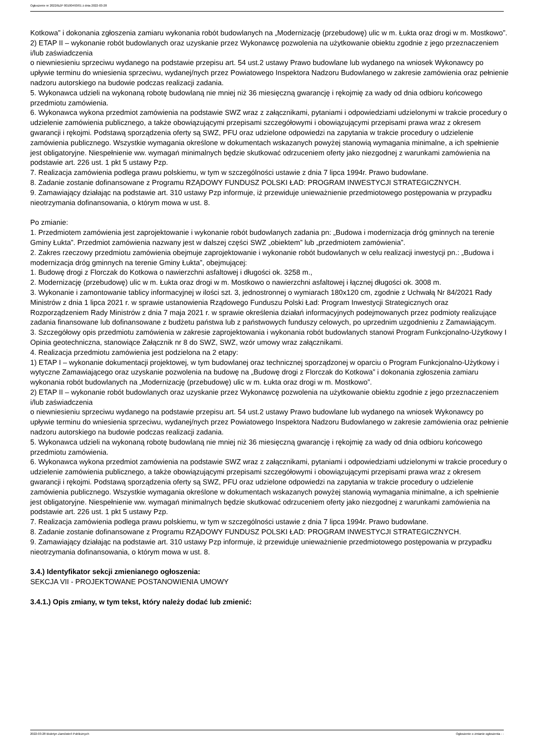Ogłoszenie nr 2022/BZP 00100493/01 z dnia 2022-03-28
Kotkowa” i dokonania zgłoszenia zamiaru wykonania robót budowlanych na „Modernizację (przebudowę) ulic w m. Łukta oraz drogi w m. Mostkowo”.
2) ETAP II – wykonanie robót budowlanych oraz uzyskanie przez Wykonawcę pozwolenia na użytkowanie obiektu zgodnie z jego przeznaczeniem i/lub zaświadczenia
o niewniesieniu sprzeciwu wydanego na podstawie przepisu art. 54 ust.2 ustawy Prawo budowlane lub wydanego na wniosek Wykonawcy po upływie terminu do wniesienia sprzeciwu, wydanej/nych przez Powiatowego Inspektora Nadzoru Budowlanego w zakresie zamówienia oraz pełnienie nadzoru autorskiego na budowie podczas realizacji zadania.
5. Wykonawca udzieli na wykonaną robotę budowlaną nie mniej niż 36 miesięczną gwarancję i rękojmię za wady od dnia odbioru końcowego przedmiotu zamówienia.
6. Wykonawca wykona przedmiot zamówienia na podstawie SWZ wraz z załącznikami, pytaniami i odpowiedziami udzielonymi w trakcie procedury o udzielenie zamówienia publicznego, a także obowiązującymi przepisami szczegółowymi i obowiązującymi przepisami prawa wraz z okresem gwarancji i rękojmi. Podstawą sporządzenia oferty są SWZ, PFU oraz udzielone odpowiedzi na zapytania w trakcie procedury o udzielenie zamówienia publicznego. Wszystkie wymagania określone w dokumentach wskazanych powyżej stanowią wymagania minimalne, a ich spełnienie jest obligatoryjne. Niespełnienie ww. wymagań minimalnych będzie skutkować odrzuceniem oferty jako niezgodnej z warunkami zamówienia na podstawie art. 226 ust. 1 pkt 5 ustawy Pzp.
7. Realizacja zamówienia podlega prawu polskiemu, w tym w szczególności ustawie z dnia 7 lipca 1994r. Prawo budowlane.
8. Zadanie zostanie dofinansowane z Programu RZĄDOWY FUNDUSZ POLSKI ŁAD: PROGRAM INWESTYCJI STRATEGICZNYCH.
9. Zamawiający działając na podstawie art. 310 ustawy Pzp informuje, iż przewiduje unieważnienie przedmiotowego postępowania w przypadku nieotrzymania dofinansowania, o którym mowa w ust. 8.
Po zmianie:
1. Przedmiotem zamówienia jest zaprojektowanie i wykonanie robót budowlanych zadania pn: „Budowa i modernizacja dróg gminnych na terenie Gminy Łukta”. Przedmiot zamówienia nazwany jest w dalszej części SWZ „obiektem” lub „przedmiotem zamówienia”.
2. Zakres rzeczowy przedmiotu zamówienia obejmuje zaprojektowanie i wykonanie robót budowlanych w celu realizacji inwestycji pn.: „Budowa i modernizacja dróg gminnych na terenie Gminy Łukta”, obejmującej:
1. Budowę drogi z Florczak do Kotkowa o nawierzchni asfaltowej i długości ok. 3258 m.,
2. Modernizację (przebudowę) ulic w m. Łukta oraz drogi w m. Mostkowo o nawierzchni asfaltowej i łącznej długości ok. 3008 m.
3. Wykonanie i zamontowanie tablicy informacyjnej w ilości szt. 3, jednostronnej o wymiarach 180x120 cm, zgodnie z Uchwałą Nr 84/2021 Rady Ministrów z dnia 1 lipca 2021 r. w sprawie ustanowienia Rządowego Funduszu Polski Ład: Program Inwestycji Strategicznych oraz Rozporządzeniem Rady Ministrów z dnia 7 maja 2021 r. w sprawie określenia działań informacyjnych podejmowanych przez podmioty realizujące zadania finansowane lub dofinansowane z budżetu państwa lub z państwowych funduszy celowych, po uprzednim uzgodnieniu z Zamawiającym.
3. Szczegółowy opis przedmiotu zamówienia w zakresie zaprojektowania i wykonania robót budowlanych stanowi Program Funkcjonalno-Użytkowy I Opinia geotechniczna, stanowiące Załącznik nr 8 do SWZ, SWZ, wzór umowy wraz załącznikami.
4. Realizacja przedmiotu zamówienia jest podzielona na 2 etapy:
1) ETAP I – wykonanie dokumentacji projektowej, w tym budowlanej oraz technicznej sporządzonej w oparciu o Program Funkcjonalno-Użytkowy i wytyczne Zamawiającego oraz uzyskanie pozwolenia na budowę na „Budowę drogi z Florczak do Kotkowa” i dokonania zgłoszenia zamiaru wykonania robót budowlanych na „Modernizację (przebudowę) ulic w m. Łukta oraz drogi w m. Mostkowo”.
2) ETAP II – wykonanie robót budowlanych oraz uzyskanie przez Wykonawcę pozwolenia na użytkowanie obiektu zgodnie z jego przeznaczeniem i/lub zaświadczenia
o niewniesieniu sprzeciwu wydanego na podstawie przepisu art. 54 ust.2 ustawy Prawo budowlane lub wydanego na wniosek Wykonawcy po upływie terminu do wniesienia sprzeciwu, wydanej/nych przez Powiatowego Inspektora Nadzoru Budowlanego w zakresie zamówienia oraz pełnienie nadzoru autorskiego na budowie podczas realizacji zadania.
5. Wykonawca udzieli na wykonaną robotę budowlaną nie mniej niż 36 miesięczną gwarancję i rękojmię za wady od dnia odbioru końcowego przedmiotu zamówienia.
6. Wykonawca wykona przedmiot zamówienia na podstawie SWZ wraz z załącznikami, pytaniami i odpowiedziami udzielonymi w trakcie procedury o udzielenie zamówienia publicznego, a także obowiązującymi przepisami szczegółowymi i obowiązującymi przepisami prawa wraz z okresem gwarancji i rękojmi. Podstawą sporządzenia oferty są SWZ, PFU oraz udzielone odpowiedzi na zapytania w trakcie procedury o udzielenie zamówienia publicznego. Wszystkie wymagania określone w dokumentach wskazanych powyżej stanowią wymagania minimalne, a ich spełnienie jest obligatoryjne. Niespełnienie ww. wymagań minimalnych będzie skutkować odrzuceniem oferty jako niezgodnej z warunkami zamówienia na podstawie art. 226 ust. 1 pkt 5 ustawy Pzp.
7. Realizacja zamówienia podlega prawu polskiemu, w tym w szczególności ustawie z dnia 7 lipca 1994r. Prawo budowlane.
8. Zadanie zostanie dofinansowane z Programu RZĄDOWY FUNDUSZ POLSKI ŁAD: PROGRAM INWESTYCJI STRATEGICZNYCH.
9. Zamawiający działając na podstawie art. 310 ustawy Pzp informuje, iż przewiduje unieważnienie przedmiotowego postępowania w przypadku nieotrzymania dofinansowania, o którym mowa w ust. 8.
3.4.) Identyfikator sekcji zmienianego ogłoszenia:
SEKCJA VII - PROJEKTOWANE POSTANOWIENIA UMOWY
3.4.1.) Opis zmiany, w tym tekst, który należy dodać lub zmienić:
2022-03-28 Biuletyn Zamówień Publicznych Ogłoszenie o zmianie ogłoszenia - -